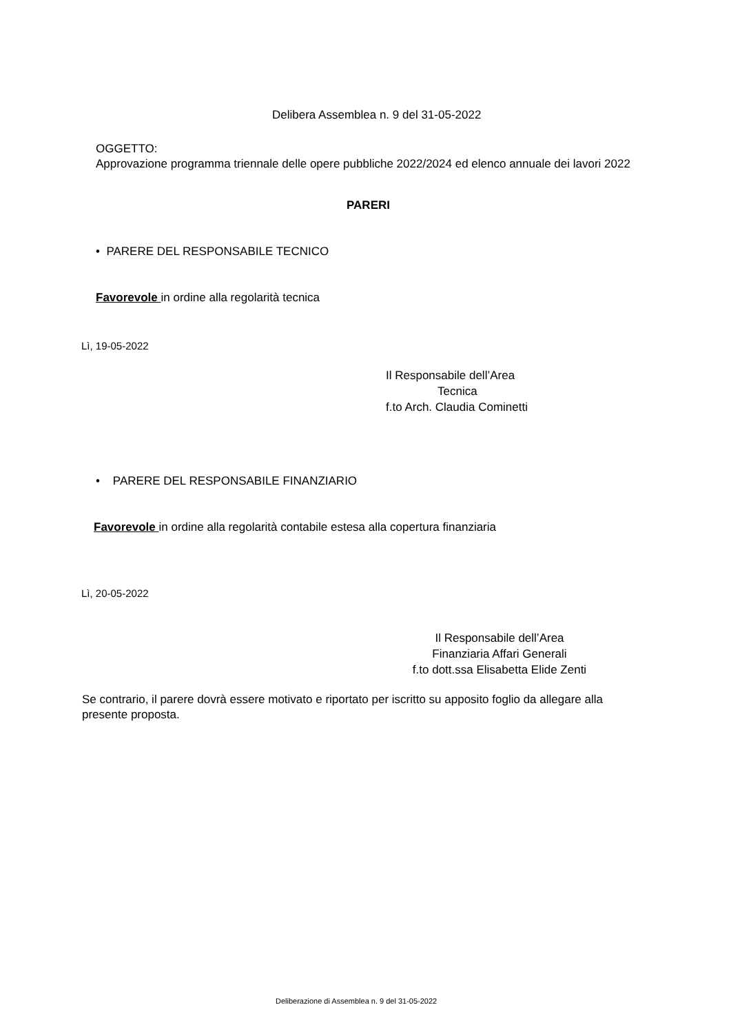Delibera Assemblea n. 9 del 31-05-2022
OGGETTO:
Approvazione programma triennale delle opere pubbliche 2022/2024 ed elenco annuale dei lavori 2022
PARERI
• PARERE DEL RESPONSABILE TECNICO
Favorevole in ordine alla regolarità tecnica
Lì, 19-05-2022
Il Responsabile dell’Area
Tecnica
f.to Arch. Claudia Cominetti
• PARERE DEL RESPONSABILE FINANZIARIO
Favorevole in ordine alla regolarità contabile estesa alla copertura finanziaria
Lì, 20-05-2022
Il Responsabile dell’Area
Finanziaria Affari Generali
f.to dott.ssa Elisabetta Elide Zenti
Se contrario, il parere dovrà essere motivato e riportato per iscritto su apposito foglio da allegare alla presente proposta.
Deliberazione di Assemblea n. 9 del 31-05-2022